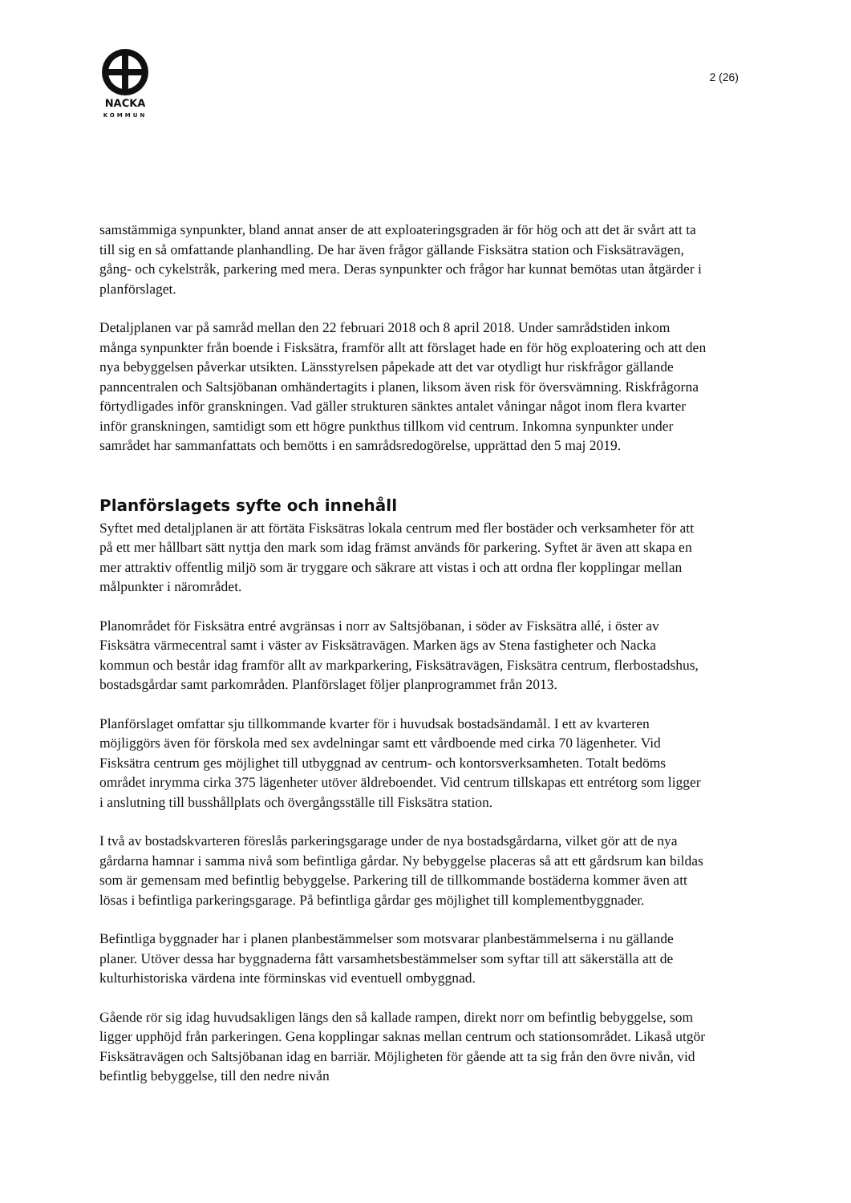NACKA
KOMMUN
2 (26)
samstämmiga synpunkter, bland annat anser de att exploateringsgraden är för hög och att det är svårt att ta till sig en så omfattande planhandling. De har även frågor gällande Fisksätra station och Fisksätravägen, gång- och cykelstråk, parkering med mera. Deras synpunkter och frågor har kunnat bemötas utan åtgärder i planförslaget.
Detaljplanen var på samråd mellan den 22 februari 2018 och 8 april 2018. Under samrådstiden inkom många synpunkter från boende i Fisksätra, framför allt att förslaget hade en för hög exploatering och att den nya bebyggelsen påverkar utsikten. Länsstyrelsen påpekade att det var otydligt hur riskfrågor gällande panncentralen och Saltsjöbanan omhändertagits i planen, liksom även risk för översvämning. Riskfrågorna förtydligades inför granskningen. Vad gäller strukturen sänktes antalet våningar något inom flera kvarter inför granskningen, samtidigt som ett högre punkthus tillkom vid centrum. Inkomna synpunkter under samrådet har sammanfattats och bemötts i en samrådsredogörelse, upprättad den 5 maj 2019.
Planförslagets syfte och innehåll
Syftet med detaljplanen är att förtäta Fisksätras lokala centrum med fler bostäder och verksamheter för att på ett mer hållbart sätt nyttja den mark som idag främst används för parkering. Syftet är även att skapa en mer attraktiv offentlig miljö som är tryggare och säkrare att vistas i och att ordna fler kopplingar mellan målpunkter i närområdet.
Planområdet för Fisksätra entré avgränsas i norr av Saltsjöbanan, i söder av Fisksätra allé, i öster av Fisksätra värmecentral samt i väster av Fisksätravägen. Marken ägs av Stena fastigheter och Nacka kommun och består idag framför allt av markparkering, Fisksätravägen, Fisksätra centrum, flerbostadshus, bostadsgårdar samt parkområden. Planförslaget följer planprogrammet från 2013.
Planförslaget omfattar sju tillkommande kvarter för i huvudsak bostadsändamål. I ett av kvarteren möjliggörs även för förskola med sex avdelningar samt ett vårdboende med cirka 70 lägenheter. Vid Fisksätra centrum ges möjlighet till utbyggnad av centrum- och kontorsverksamheten. Totalt bedöms området inrymma cirka 375 lägenheter utöver äldreboendet. Vid centrum tillskapas ett entrétorg som ligger i anslutning till busshållplats och övergångsställe till Fisksätra station.
I två av bostadskvarteren föreslås parkeringsgarage under de nya bostadsgårdarna, vilket gör att de nya gårdarna hamnar i samma nivå som befintliga gårdar. Ny bebyggelse placeras så att ett gårdsrum kan bildas som är gemensam med befintlig bebyggelse. Parkering till de tillkommande bostäderna kommer även att lösas i befintliga parkeringsgarage. På befintliga gårdar ges möjlighet till komplementbyggnader.
Befintliga byggnader har i planen planbestämmelser som motsvarar planbestämmelserna i nu gällande planer. Utöver dessa har byggnaderna fått varsamhetsbestämmelser som syftar till att säkerställa att de kulturhistoriska värdena inte förminskas vid eventuell ombyggnad.
Gående rör sig idag huvudsakligen längs den så kallade rampen, direkt norr om befintlig bebyggelse, som ligger upphöjd från parkeringen. Gena kopplingar saknas mellan centrum och stationsområdet. Likaså utgör Fisksätravägen och Saltsjöbanan idag en barriär. Möjligheten för gående att ta sig från den övre nivån, vid befintlig bebyggelse, till den nedre nivån